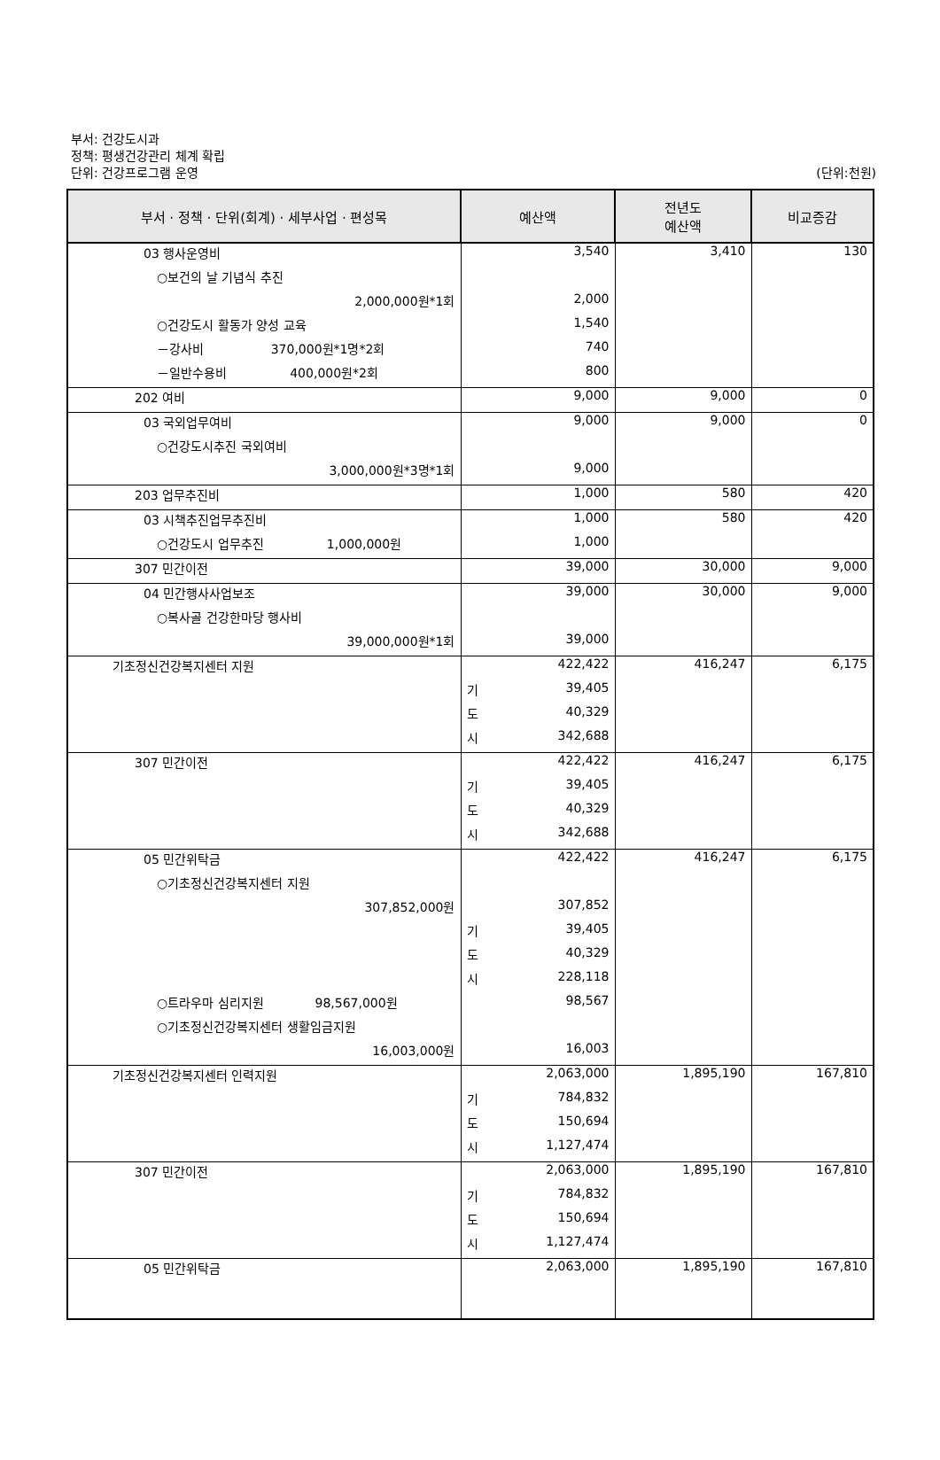부서: 건강도시과
정책: 평생건강관리 체계 확립
단위: 건강프로그램 운영
(단위:천원)
| 부서 · 정책 · 단위(회계) · 세부사업 · 편성목 | 예산액 | 전년도 예산액 | 비교증감 |
| --- | --- | --- | --- |
| 03 행사운영비 | 3,540 | 3,410 | 130 |
| ○보건의 날 기념식 추진 | | | |
| 2,000,000원*1회 | 2,000 | | |
| ○건강도시 활동가 양성 교육 | 1,540 | | |
| －강사비 370,000원*1명*2회 | 740 | | |
| －일반수용비 400,000원*2회 | 800 | | |
| 202 여비 | 9,000 | 9,000 | 0 |
| 03 국외업무여비 | 9,000 | 9,000 | 0 |
| ○건강도시추진 국외여비 | | | |
| 3,000,000원*3명*1회 | 9,000 | | |
| 203 업무추진비 | 1,000 | 580 | 420 |
| 03 시책추진업무추진비 | 1,000 | 580 | 420 |
| ○건강도시 업무추진 1,000,000원 | 1,000 | | |
| 307 민간이전 | 39,000 | 30,000 | 9,000 |
| 04 민간행사사업보조 | 39,000 | 30,000 | 9,000 |
| ○복사골 건강한마당 행사비 | | | |
| 39,000,000원*1회 | 39,000 | | |
| 기초정신건강복지센터 지원 | 422,422 | 416,247 | 6,175 |
| | 기 39,405 | | |
| | 도 40,329 | | |
| | 시 342,688 | | |
| 307 민간이전 | 422,422 | 416,247 | 6,175 |
| | 기 39,405 | | |
| | 도 40,329 | | |
| | 시 342,688 | | |
| 05 민간위탁금 | 422,422 | 416,247 | 6,175 |
| ○기초정신건강복지센터 지원 | | | |
| 307,852,000원 | 307,852 | | |
| | 기 39,405 | | |
| | 도 40,329 | | |
| | 시 228,118 | | |
| ○트라우마 심리지원 98,567,000원 | 98,567 | | |
| ○기초정신건강복지센터 생활임금지원 | | | |
| 16,003,000원 | 16,003 | | |
| 기초정신건강복지센터 인력지원 | 2,063,000 | 1,895,190 | 167,810 |
| | 기 784,832 | | |
| | 도 150,694 | | |
| | 시 1,127,474 | | |
| 307 민간이전 | 2,063,000 | 1,895,190 | 167,810 |
| | 기 784,832 | | |
| | 도 150,694 | | |
| | 시 1,127,474 | | |
| 05 민간위탁금 | 2,063,000 | 1,895,190 | 167,810 |